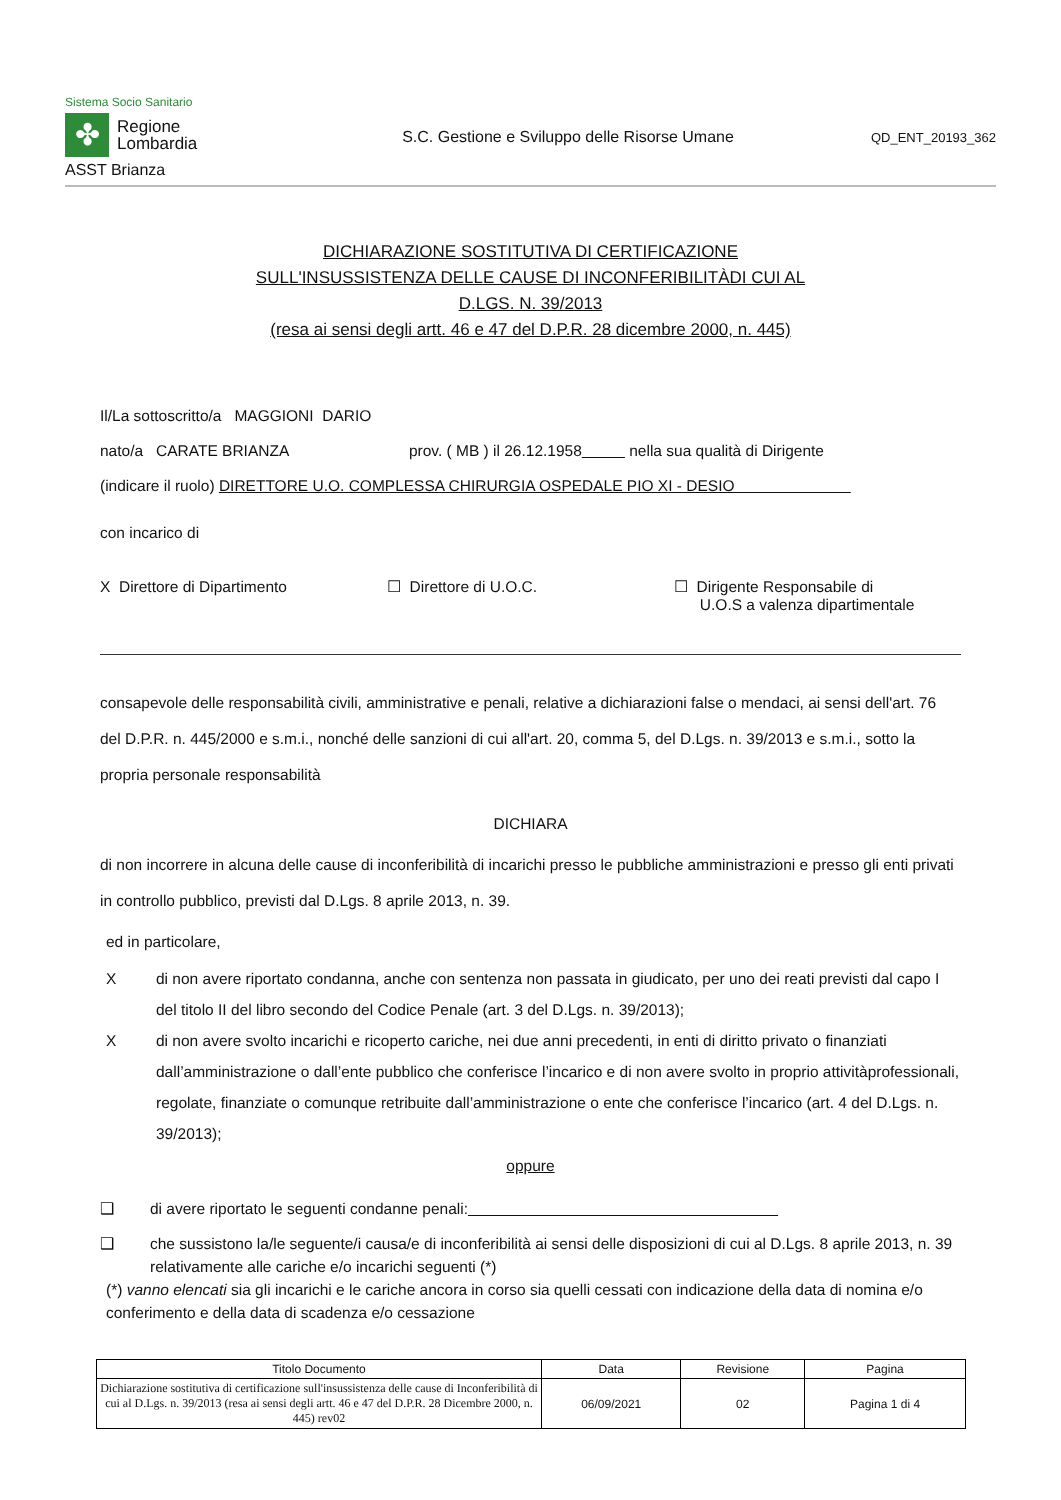Sistema Socio Sanitario
✤
Regione
Lombardia
ASST Brianza
S.C. Gestione e Sviluppo delle Risorse Umane
QD_ENT_20193_362
DICHIARAZIONE SOSTITUTIVA DI CERTIFICAZIONE
SULL'INSUSSISTENZA DELLE CAUSE DI INCONFERIBILITÀDI CUI AL
D.LGS. N. 39/2013
(resa ai sensi degli artt. 46 e 47 del D.P.R. 28 dicembre 2000, n. 445)
Il/La sottoscritto/a MAGGIONI DARIO
nato/a CARATE BRIANZA prov. ( MB ) il 26.12.1958 nella sua qualità di Dirigente
(indicare il ruolo) DIRETTORE U.O. COMPLESSA CHIRURGIA OSPEDALE PIO XI - DESIO
con incarico di
X Direttore di Dipartimento ☐ Direttore di U.O.C. ☐ Dirigente Responsabile di
U.O.S a valenza dipartimentale
consapevole delle responsabilità civili, amministrative e penali, relative a dichiarazioni false o mendaci, ai sensi dell'art. 76 del D.P.R. n. 445/2000 e s.m.i., nonché delle sanzioni di cui all'art. 20, comma 5, del D.Lgs. n. 39/2013 e s.m.i., sotto la propria personale responsabilità
DICHIARA
di non incorrere in alcuna delle cause di inconferibilità di incarichi presso le pubbliche amministrazioni e presso gli enti privati in controllo pubblico, previsti dal D.Lgs. 8 aprile 2013, n. 39.
ed in particolare,
X di non avere riportato condanna, anche con sentenza non passata in giudicato, per uno dei reati previsti dal capo I del titolo II del libro secondo del Codice Penale (art. 3 del D.Lgs. n. 39/2013);
X di non avere svolto incarichi e ricoperto cariche, nei due anni precedenti, in enti di diritto privato o finanziati dall’amministrazione o dall’ente pubblico che conferisce l’incarico e di non avere svolto in proprio attivitàprofessionali, regolate, finanziate o comunque retribuite dall’amministrazione o ente che conferisce l’incarico (art. 4 del D.Lgs. n. 39/2013);
oppure
❑ di avere riportato le seguenti condanne penali:
❑ che sussistono la/le seguente/i causa/e di inconferibilità ai sensi delle disposizioni di cui al D.Lgs. 8 aprile 2013, n. 39 relativamente alle cariche e/o incarichi seguenti (*)
(*) vanno elencati sia gli incarichi e le cariche ancora in corso sia quelli cessati con indicazione della data di nomina e/o conferimento e della data di scadenza e/o cessazione
| Titolo Documento | Data | Revisione | Pagina |
| --- | --- | --- | --- |
| Dichiarazione sostitutiva di certificazione sull'insussistenza delle cause di Inconferibilità di cui al D.Lgs. n. 39/2013 (resa ai sensi degli artt. 46 e 47 del D.P.R. 28 Dicembre 2000, n. 445) rev02 | 06/09/2021 | 02 | Pagina 1 di 4 |